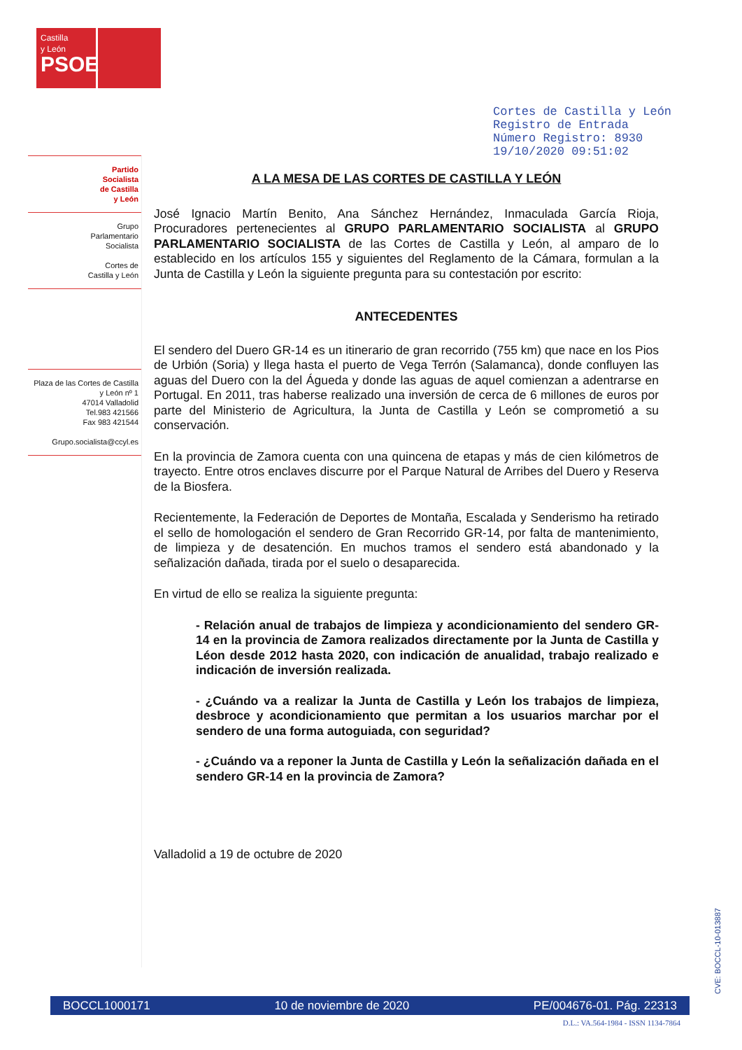Castilla
y León
PSOE
Cortes de Castilla y León
Registro de Entrada
Número Registro: 8930
19/10/2020 09:51:02
Partido
Socialista
de Castilla
y León
Grupo
Parlamentario
Socialista
Cortes de
Castilla y León
Plaza de las Cortes de Castilla y León nº 1
47014 Valladolid
Tel.983 421566
Fax 983 421544
Grupo.socialista@ccyl.es
A LA MESA DE LAS CORTES DE CASTILLA Y LEÓN
José Ignacio Martín Benito, Ana Sánchez Hernández, Inmaculada García Rioja, Procuradores pertenecientes al GRUPO PARLAMENTARIO SOCIALISTA al GRUPO PARLAMENTARIO SOCIALISTA de las Cortes de Castilla y León, al amparo de lo establecido en los artículos 155 y siguientes del Reglamento de la Cámara, formulan a la Junta de Castilla y León la siguiente pregunta para su contestación por escrito:
ANTECEDENTES
El sendero del Duero GR-14 es un itinerario de gran recorrido (755 km) que nace en los Pios de Urbión (Soria) y llega hasta el puerto de Vega Terrón (Salamanca), donde confluyen las aguas del Duero con la del Águeda y donde las aguas de aquel comienzan a adentrarse en Portugal. En 2011, tras haberse realizado una inversión de cerca de 6 millones de euros por parte del Ministerio de Agricultura, la Junta de Castilla y León se comprometió a su conservación.
En la provincia de Zamora cuenta con una quincena de etapas y más de cien kilómetros de trayecto. Entre otros enclaves discurre por el Parque Natural de Arribes del Duero y Reserva de la Biosfera.
Recientemente, la Federación de Deportes de Montaña, Escalada y Senderismo ha retirado el sello de homologación el sendero de Gran Recorrido GR-14, por falta de mantenimiento, de limpieza y de desatención. En muchos tramos el sendero está abandonado y la señalización dañada, tirada por el suelo o desaparecida.
En virtud de ello se realiza la siguiente pregunta:
- Relación anual de trabajos de limpieza y acondicionamiento del sendero GR-14 en la provincia de Zamora realizados directamente por la Junta de Castilla y Léon desde 2012 hasta 2020, con indicación de anualidad, trabajo realizado e indicación de inversión realizada.
- ¿Cuándo va a realizar la Junta de Castilla y León los trabajos de limpieza, desbroce y acondicionamiento que permitan a los usuarios marchar por el sendero de una forma autoguiada, con seguridad?
- ¿Cuándo va a reponer la Junta de Castilla y León la señalización dañada en el sendero GR-14 en la provincia de Zamora?
Valladolid a 19 de octubre de 2020
CVE: BOCCL-10-013887
BOCCL1000171 10 de noviembre de 2020 PE/004676-01. Pág. 22313
D.L.: VA.564-1984 - ISSN 1134-7864